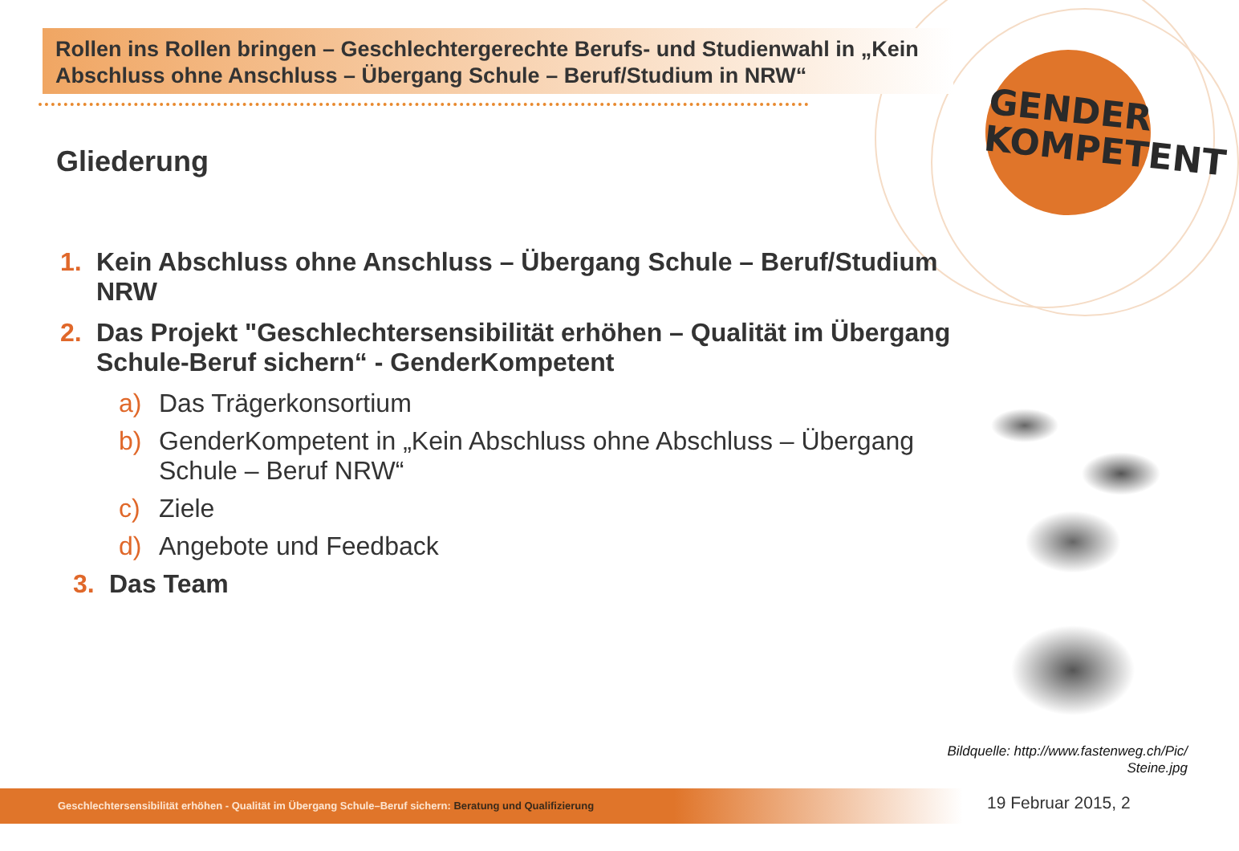Rollen ins Rollen bringen – Geschlechtergerechte Berufs- und Studienwahl in „Kein Abschluss ohne Anschluss – Übergang Schule – Beruf/Studium in NRW“
GENDER
KOMPETENT
Gliederung
1. Kein Abschluss ohne Anschluss – Übergang Schule – Beruf/Studium NRW
2. Das Projekt "Geschlechtersensibilität erhöhen – Qualität im Übergang Schule-Beruf sichern“ - GenderKompetent
a) Das Trägerkonsortium
b) GenderKompetent in „Kein Abschluss ohne Abschluss – Übergang Schule – Beruf NRW“
c) Ziele
d) Angebote und Feedback
3. Das Team
Bildquelle: http://www.fastenweg.ch/Pic/
Steine.jpg
Geschlechtersensibilität erhöhen - Qualität im Übergang Schule–Beruf sichern: Beratung und Qualifizierung 19 Februar 2015, 2